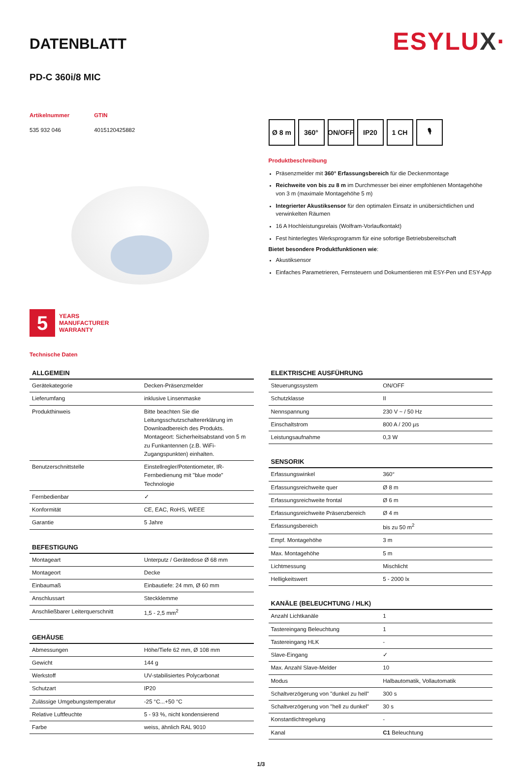DATENBLATT
ESYLUX·
PD-C 360i/8 MIC
Artikelnummer
535 932 046
GTIN
4015120425882
5
YEARS
MANUFACTURER
WARRANTY
Ø 8 m 360° ON/OFF
IP20 1 CH 🎙
Produktbeschreibung
Präsenzmelder mit 360° Erfassungsbereich für die Deckenmontage
Reichweite von bis zu 8 m im Durchmesser bei einer empfohlenen Montagehöhe von 3 m (maximale Montagehöhe 5 m)
Integrierter Akustiksensor für den optimalen Einsatz in unübersichtlichen und verwinkelten Räumen
16 A Hochleistungsrelais (Wolfram-Vorlaufkontakt)
Fest hinterlegtes Werksprogramm für eine sofortige Betriebsbereitschaft
Bietet besondere Produktfunktionen wie:
Akustiksensor
Einfaches Parametrieren, Fernsteuern und Dokumentieren mit ESY-Pen und ESY-App
Technische Daten
| ALLGEMEIN | |
| --- | --- |
| Gerätekategorie | Decken-Präsenzmelder |
| Lieferumfang | inklusive Linsenmaske |
| Produkthinweis | Bitte beachten Sie die Leitungsschutzschaltererklärung im Downloadbereich des Produkts. Montageort: Sicherheitsabstand von 5 m zu Funkantennen (z.B. WiFi-Zugangspunkten) einhalten. |
| Benutzerschnittstelle | Einstellregler/Potentiometer, IR-Fernbedienung mit "blue mode" Technologie |
| Fernbedienbar | ✓ |
| Konformität | CE, EAC, RoHS, WEEE |
| Garantie | 5 Jahre |
| BEFESTIGUNG | |
| --- | --- |
| Montageart | Unterputz / Gerätedose Ø 68 mm |
| Montageort | Decke |
| Einbaumaß | Einbautiefe: 24 mm, Ø 60 mm |
| Anschlussart | Steckklemme |
| Anschließbarer Leiterquerschnitt | 1,5 - 2,5 mm<sup>2</sup> |
| GEHÄUSE | |
| --- | --- |
| Abmessungen | Höhe/Tiefe 62 mm, Ø 108 mm |
| Gewicht | 144 g |
| Werkstoff | UV-stabilisiertes Polycarbonat |
| Schutzart | IP20 |
| Zulässige Umgebungstemperatur | -25 °C...+50 °C |
| Relative Luftfeuchte | 5 - 93 %, nicht kondensierend |
| Farbe | weiss, ähnlich RAL 9010 |
| ELEKTRISCHE AUSFÜHRUNG | |
| --- | --- |
| Steuerungssystem | ON/OFF |
| Schutzklasse | II |
| Nennspannung | 230 V ~ / 50 Hz |
| Einschaltstrom | 800 A / 200 µs |
| Leistungsaufnahme | 0,3 W |
| SENSORIK | |
| --- | --- |
| Erfassungswinkel | 360° |
| Erfassungsreichweite quer | Ø 8 m |
| Erfassungsreichweite frontal | Ø 6 m |
| Erfassungsreichweite Präsenzbereich | Ø 4 m |
| Erfassungsbereich | bis zu 50 m<sup>2</sup> |
| Empf. Montagehöhe | 3 m |
| Max. Montagehöhe | 5 m |
| Lichtmessung | Mischlicht |
| Helligkeitswert | 5 - 2000 lx |
| KANÄLE (BELEUCHTUNG / HLK) | |
| --- | --- |
| Anzahl Lichtkanäle | 1 |
| Tastereingang Beleuchtung | 1 |
| Tastereingang HLK | - |
| Slave-Eingang | ✓ |
| Max. Anzahl Slave-Melder | 10 |
| Modus | Halbautomatik, Vollautomatik |
| Schaltverzögerung von "dunkel zu hell" | 300 s |
| Schaltverzögerung von "hell zu dunkel" | 30 s |
| Konstantlichtregelung | - |
| Kanal | C1 Beleuchtung |
1/3